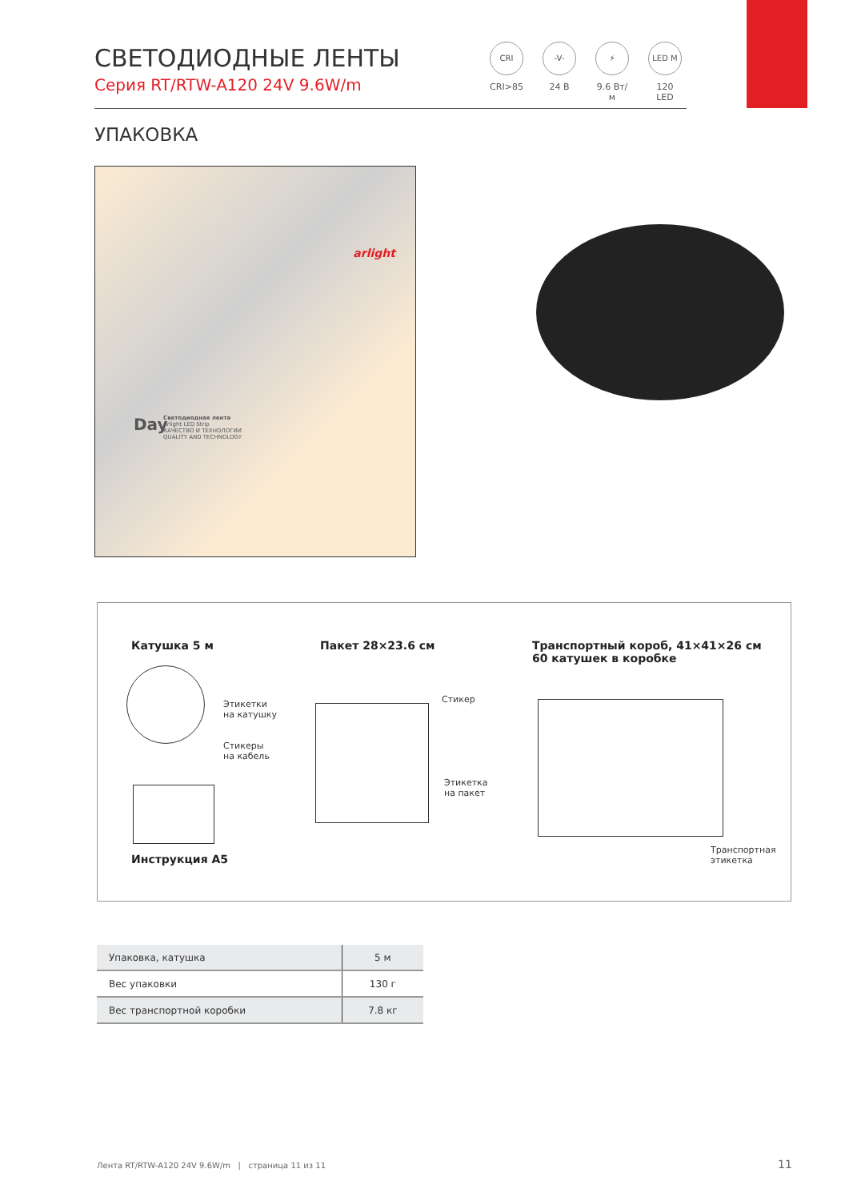СВЕТОДИОДНЫЕ ЛЕНТЫ
Серия RT/RTW-A120 24V 9.6W/m
CRI
CRI>85
-V-
24 В
⚡
9.6 Вт/м
LED M
120 LED
УПАКОВКА
arlight
Светодиодная лента
Arlight LED Strip
КАЧЕСТВО И ТЕХНОЛОГИИ
QUALITY AND TECHNOLOGY
Day
Катушка 5 м Пакет 28×23.6 см
Транспортный короб, 41×41×26 см
60 катушек в коробке
Этикетки
на катушку
Стикеры
на кабель
Стикер
Этикетка
на пакет
Транспортная
этикетка
Инструкция А5
| Упаковка, катушка | 5 м |
| Вес упаковки | 130 г |
| Вес транспортной коробки | 7.8 кг |
Лента RT/RTW-A120 24V 9.6W/m | страница 11 из 11
11